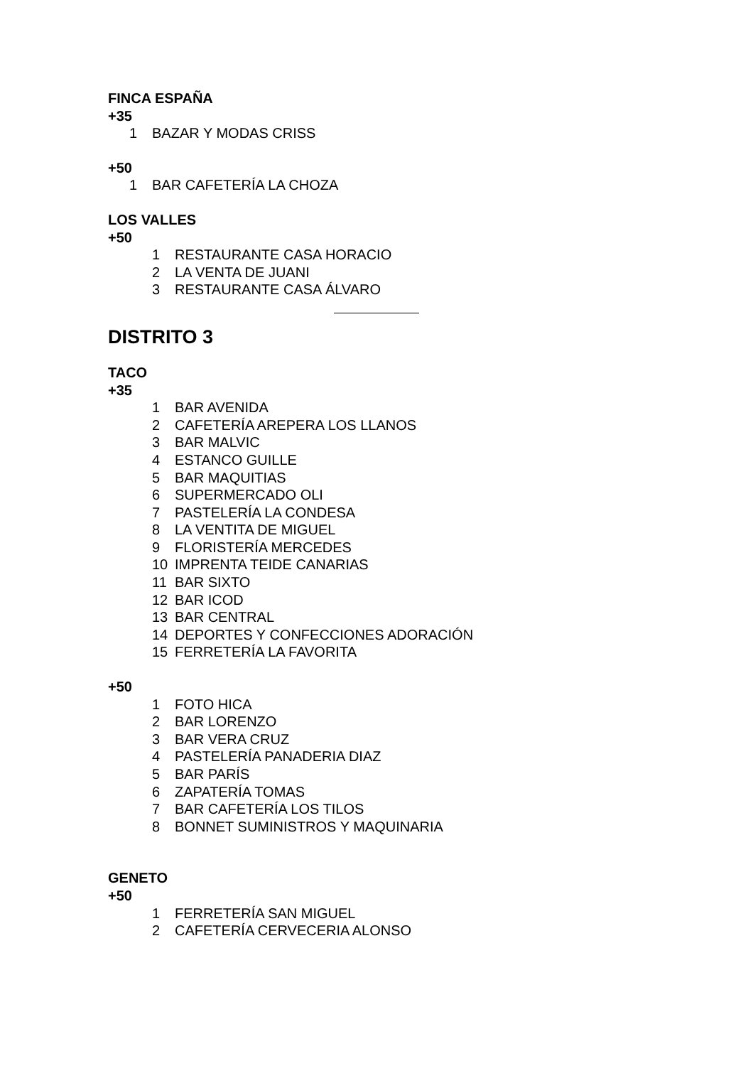FINCA ESPAÑA
+35
1 BAZAR Y MODAS CRISS
+50
1 BAR CAFETERÍA LA CHOZA
LOS VALLES
+50
1 RESTAURANTE CASA HORACIO
2 LA VENTA DE JUANI
3 RESTAURANTE CASA ÁLVARO
DISTRITO 3
TACO
+35
1 BAR AVENIDA
2 CAFETERÍA AREPERA LOS LLANOS
3 BAR MALVIC
4 ESTANCO GUILLE
5 BAR MAQUITIAS
6 SUPERMERCADO OLI
7 PASTELERÍA LA CONDESA
8 LA VENTITA DE MIGUEL
9 FLORISTERÍA MERCEDES
10 IMPRENTA TEIDE CANARIAS
11 BAR SIXTO
12 BAR ICOD
13 BAR CENTRAL
14 DEPORTES Y CONFECCIONES ADORACIÓN
15 FERRETERÍA LA FAVORITA
+50
1 FOTO HICA
2 BAR LORENZO
3 BAR VERA CRUZ
4 PASTELERÍA PANADERIA DIAZ
5 BAR PARÍS
6 ZAPATERÍA TOMAS
7 BAR CAFETERÍA LOS TILOS
8 BONNET SUMINISTROS Y MAQUINARIA
GENETO
+50
1 FERRETERÍA SAN MIGUEL
2 CAFETERÍA CERVECERIA ALONSO